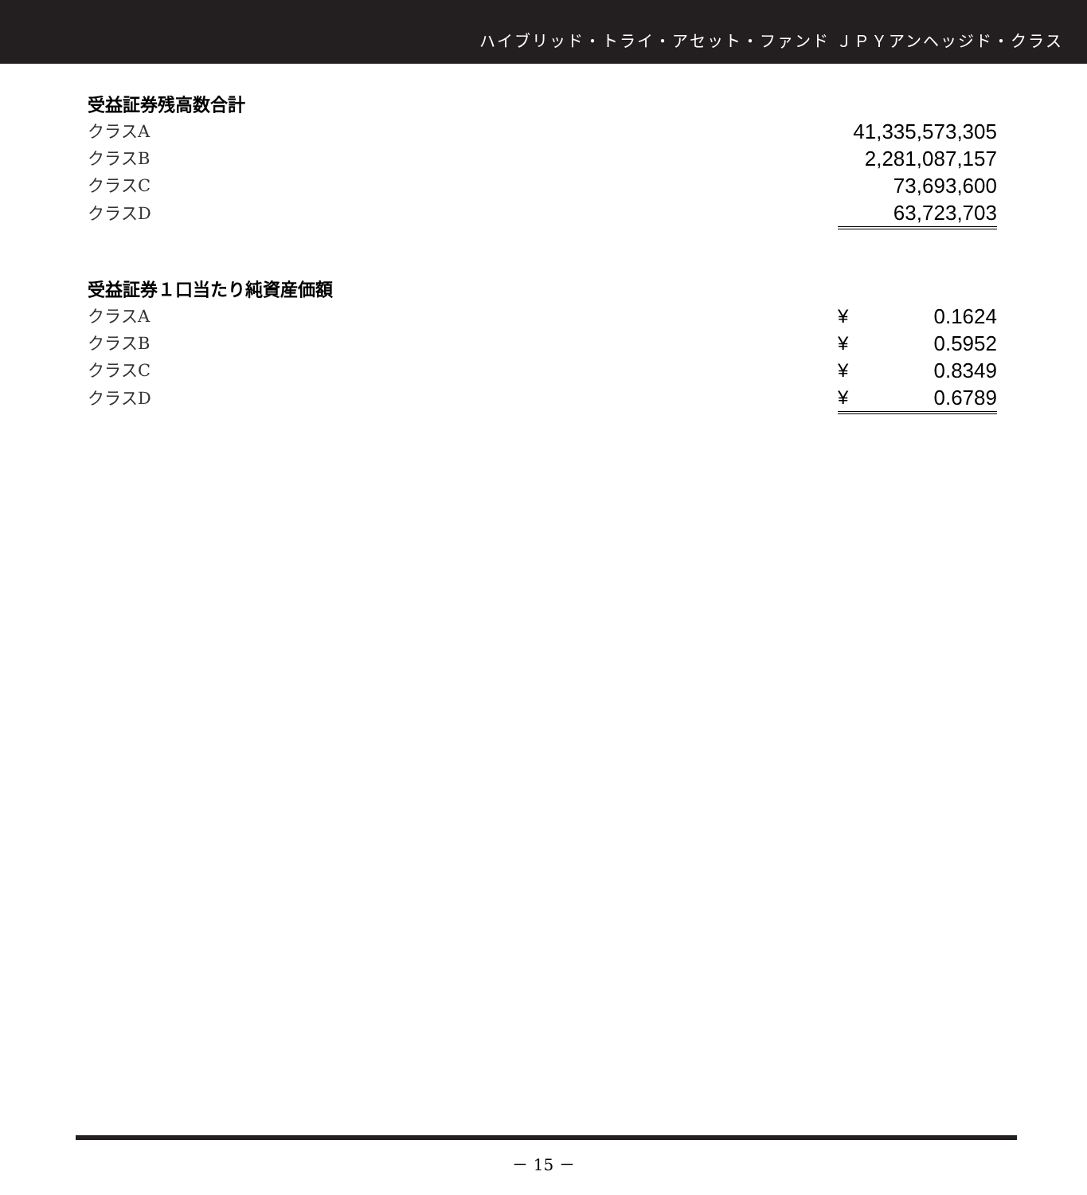ハイブリッド・トライ・アセット・ファンド ＪＰＹアンヘッジド・クラス
受益証券残高数合計
| クラスA | 41,335,573,305 |
| クラスB | 2,281,087,157 |
| クラスC | 73,693,600 |
| クラスD | 63,723,703 |
受益証券１口当たり純資産価額
| クラスA | ¥ | 0.1624 |
| クラスB | ¥ | 0.5952 |
| クラスC | ¥ | 0.8349 |
| クラスD | ¥ | 0.6789 |
－ 15 －